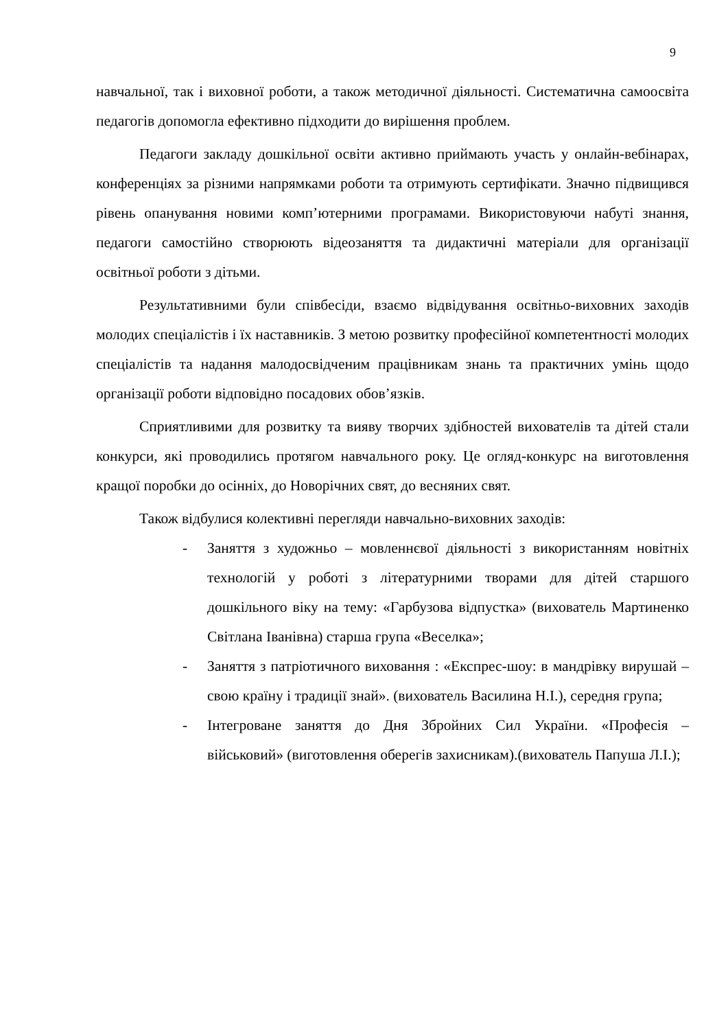9
навчальної, так і виховної роботи, а також методичної діяльності. Систематична самоосвіта педагогів допомогла ефективно підходити до вирішення проблем.
Педагоги закладу дошкільної освіти активно приймають участь у онлайн-вебінарах, конференціях за різними напрямками роботи та отримують сертифікати. Значно підвищився рівень опанування новими комп’ютерними програмами. Використовуючи набуті знання, педагоги самостійно створюють відеозаняття та дидактичні матеріали для організації освітньої роботи з дітьми.
Результативними були співбесіди, взаємо відвідування освітньо-виховних заходів молодих спеціалістів і їх наставників. З метою розвитку професійної компетентності молодих спеціалістів та надання малодосвідченим працівникам знань та практичних умінь щодо організації роботи відповідно посадових обов’язків.
Сприятливими для розвитку та вияву творчих здібностей вихователів та дітей стали конкурси, які проводились протягом навчального року. Це огляд-конкурс на виготовлення кращої поробки до осінніх, до Новорічних свят, до весняних свят.
Також відбулися колективні перегляди навчально-виховних заходів:
- Заняття з художньо – мовленнєвої діяльності з використанням новітніх технологій у роботі з літературними творами для дітей старшого дошкільного віку на тему: «Гарбузова відпустка» (вихователь Мартиненко Світлана Іванівна) старша група «Веселка»;
- Заняття з патріотичного виховання : «Експрес-шоу: в мандрівку вирушай – свою країну і традиції знай». (вихователь Василина Н.І.), середня група;
- Інтегроване заняття до Дня Збройних Сил України. «Професія – військовий» (виготовлення оберегів захисникам).(вихователь Папуша Л.І.);